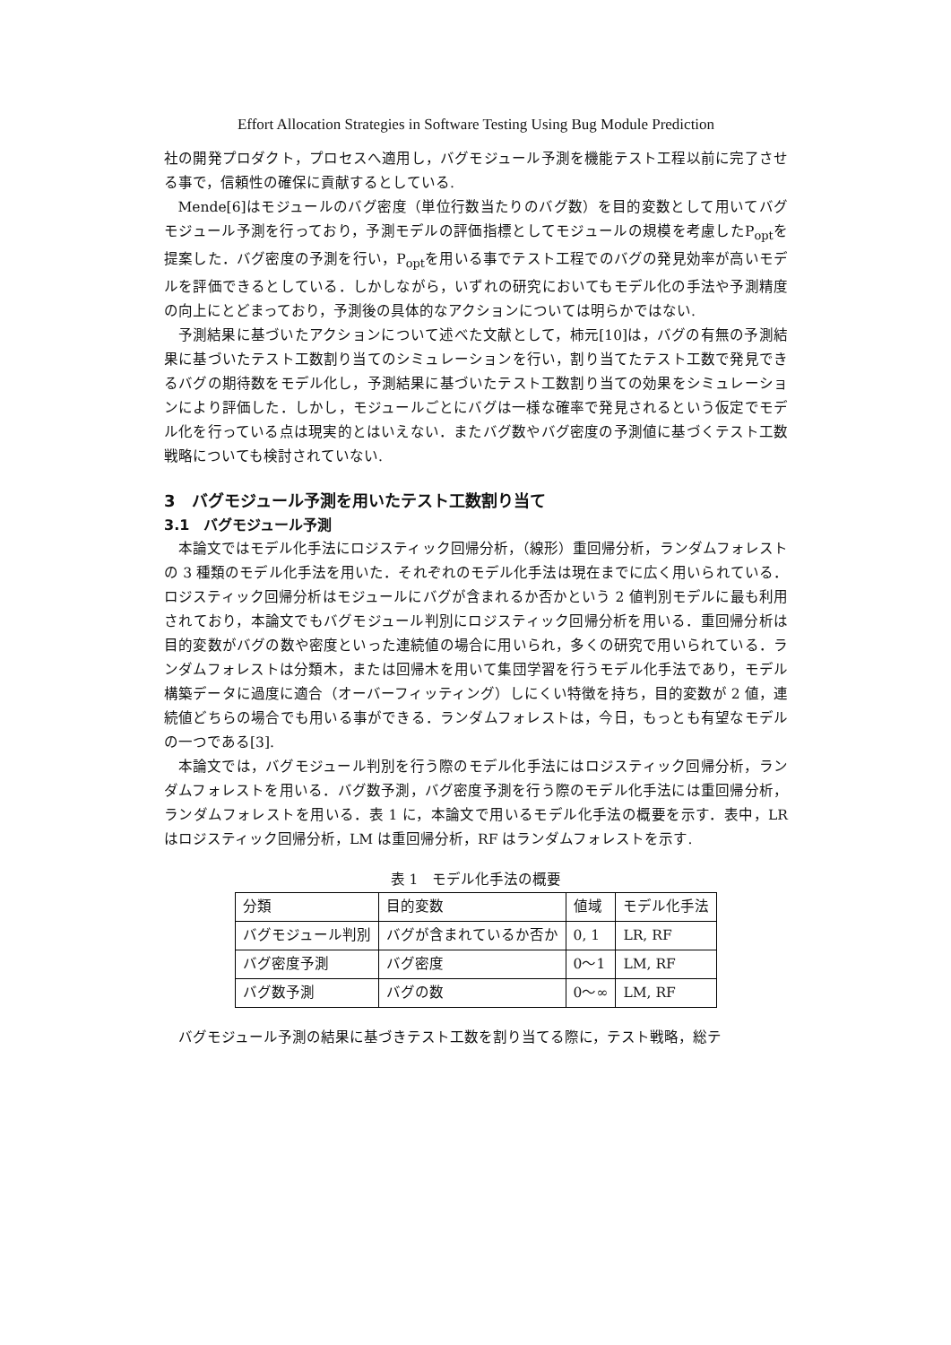Effort Allocation Strategies in Software Testing Using Bug Module Prediction
社の開発プロダクト，プロセスへ適用し，バグモジュール予測を機能テスト工程以前に完了させる事で，信頼性の確保に貢献するとしている.
Mende[6]はモジュールのバグ密度（単位行数当たりのバグ数）を目的変数として用いてバグモジュール予測を行っており，予測モデルの評価指標としてモジュールの規模を考慮したP<sub>opt</sub>を提案した．バグ密度の予測を行い，P<sub>opt</sub>を用いる事でテスト工程でのバグの発見効率が高いモデルを評価できるとしている．しかしながら，いずれの研究においてもモデル化の手法や予測精度の向上にとどまっており，予測後の具体的なアクションについては明らかではない.
予測結果に基づいたアクションについて述べた文献として，柿元[10]は，バグの有無の予測結果に基づいたテスト工数割り当てのシミュレーションを行い，割り当てたテスト工数で発見できるバグの期待数をモデル化し，予測結果に基づいたテスト工数割り当ての効果をシミュレーションにより評価した．しかし，モジュールごとにバグは一様な確率で発見されるという仮定でモデル化を行っている点は現実的とはいえない．またバグ数やバグ密度の予測値に基づくテスト工数戦略についても検討されていない.
3　バグモジュール予測を用いたテスト工数割り当て
3.1　バグモジュール予測
本論文ではモデル化手法にロジスティック回帰分析，（線形）重回帰分析，ランダムフォレストの 3 種類のモデル化手法を用いた．それぞれのモデル化手法は現在までに広く用いられている．ロジスティック回帰分析はモジュールにバグが含まれるか否かという 2 値判別モデルに最も利用されており，本論文でもバグモジュール判別にロジスティック回帰分析を用いる．重回帰分析は目的変数がバグの数や密度といった連続値の場合に用いられ，多くの研究で用いられている．ランダムフォレストは分類木，または回帰木を用いて集団学習を行うモデル化手法であり，モデル構築データに過度に適合（オーバーフィッティング）しにくい特徴を持ち，目的変数が 2 値，連続値どちらの場合でも用いる事ができる．ランダムフォレストは，今日，もっとも有望なモデルの一つである[3].
本論文では，バグモジュール判別を行う際のモデル化手法にはロジスティック回帰分析，ランダムフォレストを用いる．バグ数予測，バグ密度予測を行う際のモデル化手法には重回帰分析，ランダムフォレストを用いる．表 1 に，本論文で用いるモデル化手法の概要を示す．表中，LR はロジスティック回帰分析，LM は重回帰分析，RF はランダムフォレストを示す.
表 1　モデル化手法の概要
| 分類 | 目的変数 | 値域 | モデル化手法 |
| バグモジュール判別 | バグが含まれているか否か | 0, 1 | LR, RF |
| バグ密度予測 | バグ密度 | 0〜1 | LM, RF |
| バグ数予測 | バグの数 | 0〜∞ | LM, RF |
バグモジュール予測の結果に基づきテスト工数を割り当てる際に，テスト戦略，総テ